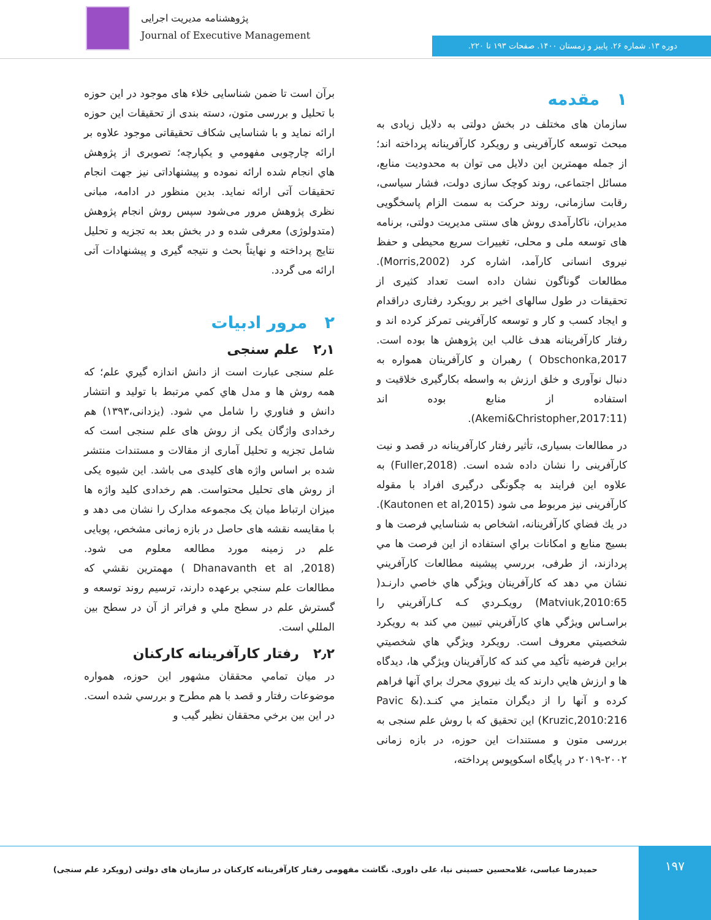پژوهشنامه مدیریت اجرایی
Journal of Executive Management
دوره ۱۳. شماره ۲۶. پاییز و زمستان ۱۴۰۰. صفحات ۱۹۳ تا ۲۲۰.
۱ مقدمه
سازمان های مختلف در بخش دولتی به دلایل زیادی به مبحث توسعه کارآفرینی و رویکرد کارآفرینانه پرداخته اند؛ از جمله مهمترین این دلایل می توان به محدودیت منابع، مسائل اجتماعی، روند کوچک سازی دولت، فشار سیاسی، رقابت سازمانی، روند حرکت به سمت الزام پاسخگویی مدیران، ناکارآمدی روش های سنتی مدیریت دولتی، برنامه های توسعه ملی و محلی، تغییرات سریع محیطی و حفظ نیروی انسانی کارآمد، اشاره کرد (Morris,2002). مطالعات گوناگون نشان داده است تعداد کثیری از تحقیقات در طول سالهای اخیر بر رویکرد رفتاری دراقدام و ایجاد کسب و کار و توسعه کارآفرینی تمرکز کرده اند و رفتار کارآفرینانه هدف غالب این پژوهش ها بوده است. Obschonka,2017 ) رهبران و کارآفرینان همواره به دنبال نوآوری و خلق ارزش به واسطه بکارگیری خلاقیت و استفاده از منابع بوده اند (Akemi&Christopher,2017:11).
در مطالعات بسیاری، تأثیر رفتار کارآفرینانه در قصد و نیت کارآفرینی را نشان داده شده است. (Fuller,2018) به علاوه این فرایند به چگونگی درگیری افراد با مقوله کارآفرینی نیز مربوط می شود (Kautonen et al,2015). در يك فضاي كارآفرينانه، اشخاص به شناسايي فرصت ها و بسيج منابع و امكانات براي استفاده از اين فرصت ها مي پردازند، از طرفی، بررسي پيشينه مطالعات كارآفريني نشان مي دهد كه كارآفرينان ويژگي هاي خاصي دارنـد( Matviuk,2010:65) رويكـردي كـه كـارآفريني را براسـاس ويژگي هاي كارآفريني تبيين مي كند به رويكرد شخصيتي معروف است. رويكرد ويژگي هاي شخصيتي براين فرضيه تأكيد مي كند كه كارآفرينان ويژگي ها، ديدگاه ها و ارزش هايي دارند كه يك نيروي محرك براي آنها فراهم كرده و آنها را از ديگران متمايز مي كنـد.Pavic &) Kruzic,2010:216) این تحقیق که با روش علم سنجی به بررسی متون و مستندات این حوزه، در بازه زمانی ۲۰۰۲-۲۰۱۹ در پایگاه اسکوپوس پرداخته،
برآن است تا ضمن شناسایی خلاء های موجود در این حوزه با تحلیل و بررسی متون، دسته بندی از تحقیقات این حوزه ارائه نماید و با شناسایی شکاف تحقیقاتی موجود علاوه بر ارائه چارچوبی مفهومي و یکپارچه؛ تصویری از پژوهش هاي انجام شده ارائه نموده و پیشنهاداتی نیز جهت انجام تحقیقات آتی ارائه نماید. بدین منظور در ادامه، مبانی نظری پژوهش مرور می‌شود سپس روش انجام پژوهش (متدولوژی) معرفی شده و در بخش بعد به تجزیه و تحلیل نتایج پرداخته و نهایتاً بحث و نتیجه گیری و پیشنهادات آتی ارائه می گردد.
۲ مرور ادبیات
۲٫۱ علم سنجی
علم سنجی عبارت است از دانش اندازه گيري علم؛ كه همه روش ها و مدل هاي كمي مرتبط با توليد و انتشار دانش و فناوري را شامل مي شود. (یزدانی،۱۳۹۳) هم رخدادی واژگان یکی از روش های علم سنجی است که شامل تجزیه و تحلیل آماری از مقالات و مستندات منتشر شده بر اساس واژه های کلیدی می باشد. این شیوه یکی از روش های تحلیل محتواست. هم رخدادی کلید واژه ها میزان ارتباط میان یک مجموعه مدارک را نشان می دهد و با مقایسه نقشه های حاصل در بازه زمانی مشخص، پویایی علم در زمینه مورد مطالعه معلوم می شود. (Dhanavanth et al ,2018 ) مهمترین نقشي که مطالعات علم سنجي برعهده دارند، ترسیم روند توسعه و گسترش علم در سطح ملي و فراتر از آن در سطح بين المللي است.
۲٫۲ رفتار کارآفرینانه کارکنان
در میان تمامي محققان مشهور این حوزه، همواره موضوعات رفتار و قصد با هم مطرح و بررسي شده است. در این بین برخي محققان نظير گيب و
۱۹۷
حمیدرضا عباسی، غلامحسین حسینی نیا، علی داوری. نگاشت مفهومی رفتار کارآفرینانه کارکنان در سازمان های دولتی (رویکرد علم سنجی)